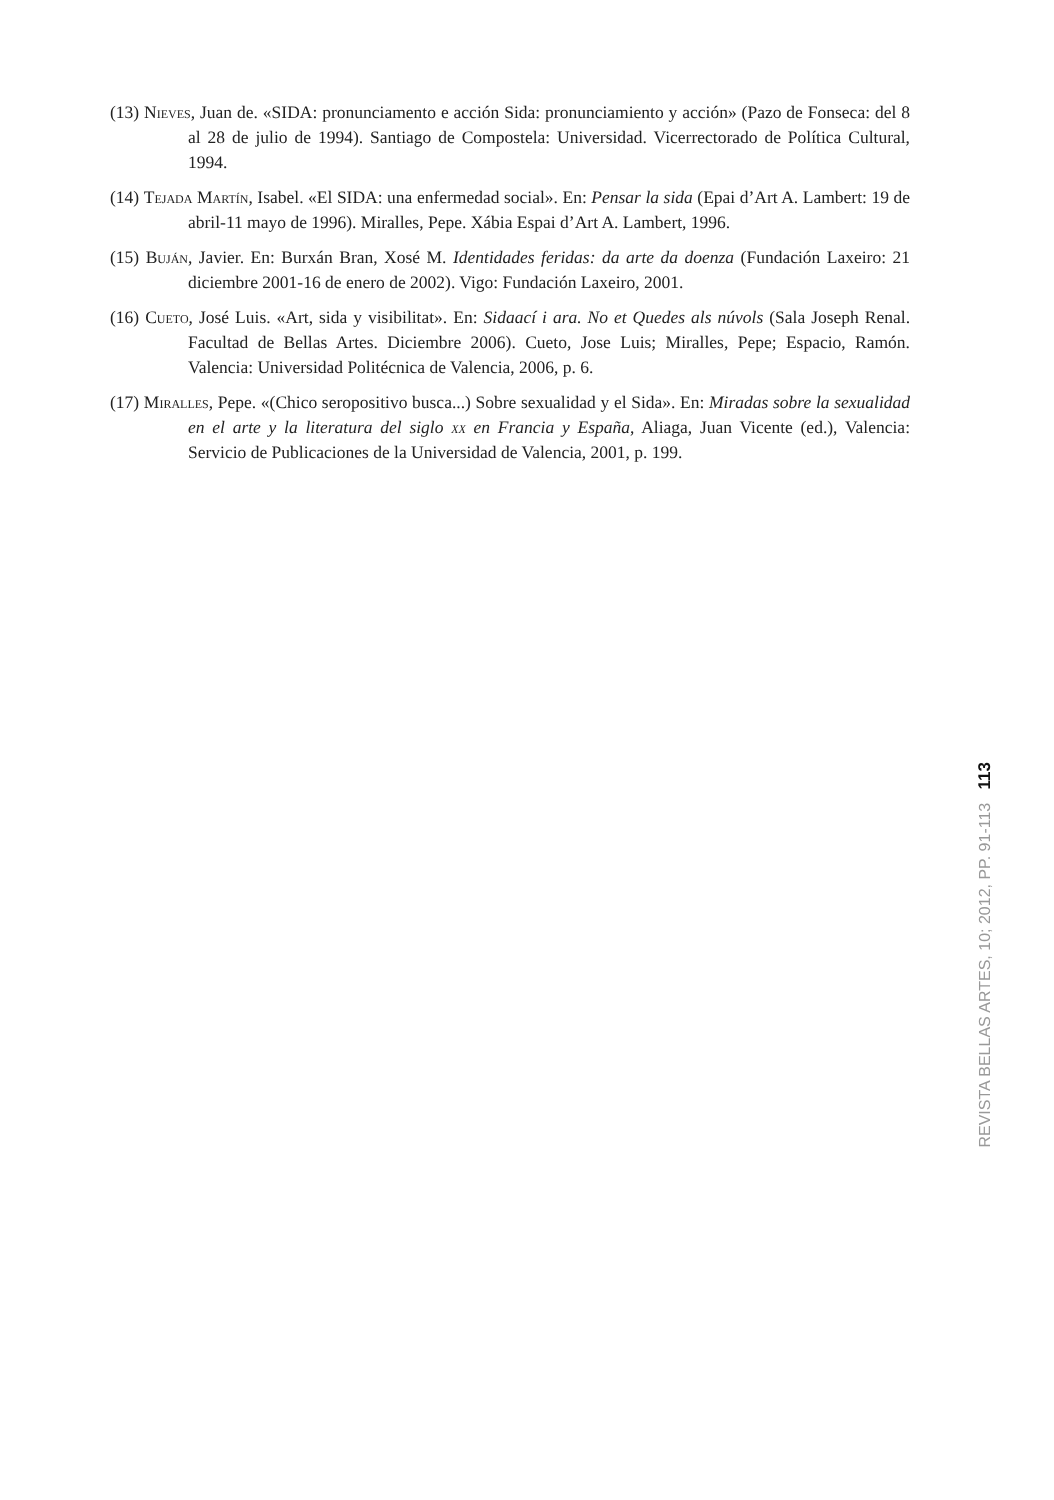(13) Nieves, Juan de. «SIDA: pronunciamento e acción Sida: pronunciamiento y acción» (Pazo de Fonseca: del 8 al 28 de julio de 1994). Santiago de Compostela: Universidad. Vicerrectorado de Política Cultural, 1994.
(14) Tejada Martín, Isabel. «El SIDA: una enfermedad social». En: Pensar la sida (Epai d’Art A. Lambert: 19 de abril-11 mayo de 1996). Miralles, Pepe. Xábia Espai d’Art A. Lambert, 1996.
(15) Buján, Javier. En: Burxán Bran, Xosé M. Identidades feridas: da arte da doenza (Fundación Laxeiro: 21 diciembre 2001-16 de enero de 2002). Vigo: Fundación Laxeiro, 2001.
(16) Cueto, José Luis. «Art, sida y visibilitat». En: Sidaací i ara. No et Quedes als núvols (Sala Joseph Renal. Facultad de Bellas Artes. Diciembre 2006). Cueto, Jose Luis; Miralles, Pepe; Espacio, Ramón. Valencia: Universidad Politécnica de Valencia, 2006, p. 6.
(17) Miralles, Pepe. «(Chico seropositivo busca...) Sobre sexualidad y el Sida». En: Miradas sobre la sexualidad en el arte y la literatura del siglo xx en Francia y España, Aliaga, Juan Vicente (ed.), Valencia: Servicio de Publicaciones de la Universidad de Valencia, 2001, p. 199.
REVISTA BELLAS ARTES, 10; 2012, PP. 91-113 113